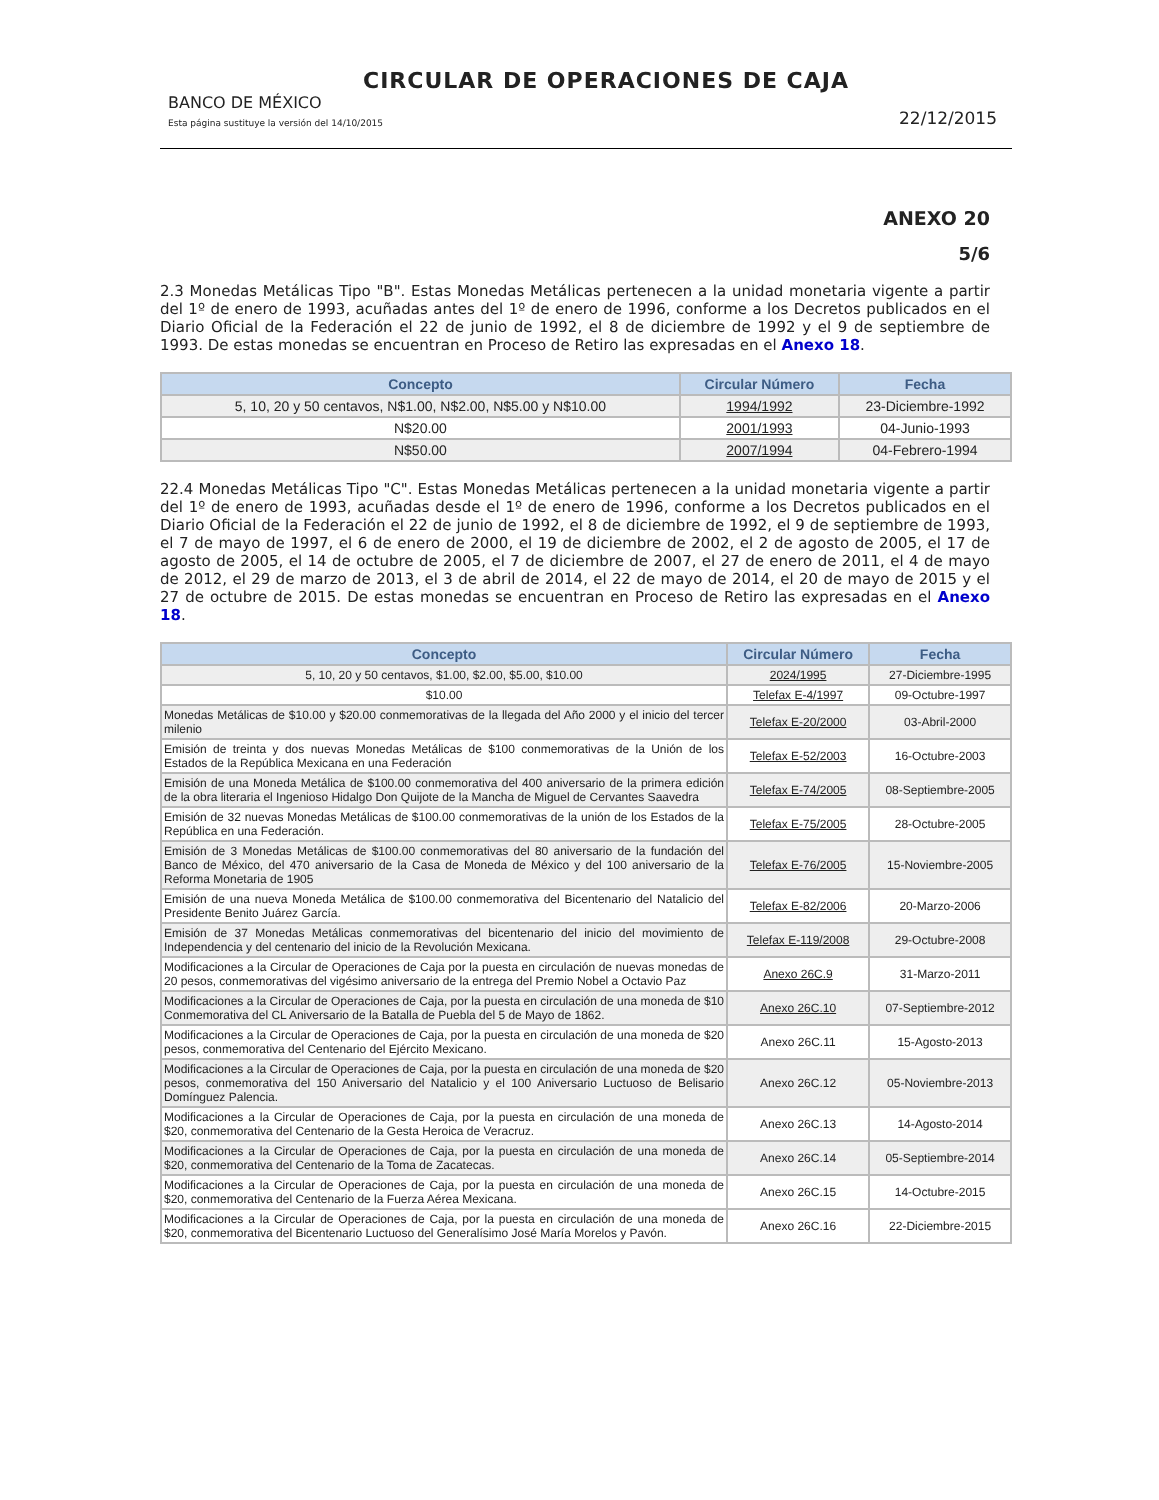CIRCULAR DE OPERACIONES DE CAJA
BANCO DE MÉXICO
Esta página sustituye la versión del 14/10/2015
22/12/2015
ANEXO 20
5/6
2.3 Monedas Metálicas Tipo "B". Estas Monedas Metálicas pertenecen a la unidad monetaria vigente a partir del 1º de enero de 1993, acuñadas antes del 1º de enero de 1996, conforme a los Decretos publicados en el Diario Oficial de la Federación el 22 de junio de 1992, el 8 de diciembre de 1992 y el 9 de septiembre de 1993. De estas monedas se encuentran en Proceso de Retiro las expresadas en el Anexo 18.
| Concepto | Circular Número | Fecha |
| --- | --- | --- |
| 5, 10, 20 y 50 centavos, N$1.00, N$2.00, N$5.00 y N$10.00 | 1994/1992 | 23-Diciembre-1992 |
| N$20.00 | 2001/1993 | 04-Junio-1993 |
| N$50.00 | 2007/1994 | 04-Febrero-1994 |
22.4 Monedas Metálicas Tipo "C". Estas Monedas Metálicas pertenecen a la unidad monetaria vigente a partir del 1º de enero de 1993, acuñadas desde el 1º de enero de 1996, conforme a los Decretos publicados en el Diario Oficial de la Federación el 22 de junio de 1992, el 8 de diciembre de 1992, el 9 de septiembre de 1993, el 7 de mayo de 1997, el 6 de enero de 2000, el 19 de diciembre de 2002, el 2 de agosto de 2005, el 17 de agosto de 2005, el 14 de octubre de 2005, el 7 de diciembre de 2007, el 27 de enero de 2011, el 4 de mayo de 2012, el 29 de marzo de 2013, el 3 de abril de 2014, el 22 de mayo de 2014, el 20 de mayo de 2015 y el 27 de octubre de 2015. De estas monedas se encuentran en Proceso de Retiro las expresadas en el Anexo 18.
| Concepto | Circular Número | Fecha |
| --- | --- | --- |
| 5, 10, 20 y 50 centavos, $1.00, $2.00, $5.00, $10.00 | 2024/1995 | 27-Diciembre-1995 |
| $10.00 | Telefax E-4/1997 | 09-Octubre-1997 |
| Monedas Metálicas de $10.00 y $20.00 conmemorativas de la llegada del Año 2000 y el inicio del tercer milenio | Telefax E-20/2000 | 03-Abril-2000 |
| Emisión de treinta y dos nuevas Monedas Metálicas de $100 conmemorativas de la Unión de los Estados de la República Mexicana en una Federación | Telefax E-52/2003 | 16-Octubre-2003 |
| Emisión de una Moneda Metálica de $100.00 conmemorativa del 400 aniversario de la primera edición de la obra literaria el Ingenioso Hidalgo Don Quijote de la Mancha de Miguel de Cervantes Saavedra | Telefax E-74/2005 | 08-Septiembre-2005 |
| Emisión de 32 nuevas Monedas Metálicas de $100.00 conmemorativas de la unión de los Estados de la República en una Federación. | Telefax E-75/2005 | 28-Octubre-2005 |
| Emisión de 3 Monedas Metálicas de $100.00 conmemorativas del 80 aniversario de la fundación del Banco de México, del 470 aniversario de la Casa de Moneda de México y del 100 aniversario de la Reforma Monetaria de 1905 | Telefax E-76/2005 | 15-Noviembre-2005 |
| Emisión de una nueva Moneda Metálica de $100.00 conmemorativa del Bicentenario del Natalicio del Presidente Benito Juárez García. | Telefax E-82/2006 | 20-Marzo-2006 |
| Emisión de 37 Monedas Metálicas conmemorativas del bicentenario del inicio del movimiento de Independencia y del centenario del inicio de la Revolución Mexicana. | Telefax E-119/2008 | 29-Octubre-2008 |
| Modificaciones a la Circular de Operaciones de Caja por la puesta en circulación de nuevas monedas de 20 pesos, conmemorativas del vigésimo aniversario de la entrega del Premio Nobel a Octavio Paz | Anexo 26C.9 | 31-Marzo-2011 |
| Modificaciones a la Circular de Operaciones de Caja, por la puesta en circulación de una moneda de $10 Conmemorativa del CL Aniversario de la Batalla de Puebla del 5 de Mayo de 1862. | Anexo 26C.10 | 07-Septiembre-2012 |
| Modificaciones a la Circular de Operaciones de Caja, por la puesta en circulación de una moneda de $20 pesos, conmemorativa del Centenario del Ejército Mexicano. | Anexo 26C.11 | 15-Agosto-2013 |
| Modificaciones a la Circular de Operaciones de Caja, por la puesta en circulación de una moneda de $20 pesos, conmemorativa del 150 Aniversario del Natalicio y el 100 Aniversario Luctuoso de Belisario Domínguez Palencia. | Anexo 26C.12 | 05-Noviembre-2013 |
| Modificaciones a la Circular de Operaciones de Caja, por la puesta en circulación de una moneda de $20, conmemorativa del Centenario de la Gesta Heroica de Veracruz. | Anexo 26C.13 | 14-Agosto-2014 |
| Modificaciones a la Circular de Operaciones de Caja, por la puesta en circulación de una moneda de $20, conmemorativa del Centenario de la Toma de Zacatecas. | Anexo 26C.14 | 05-Septiembre-2014 |
| Modificaciones a la Circular de Operaciones de Caja, por la puesta en circulación de una moneda de $20, conmemorativa del Centenario de la Fuerza Aérea Mexicana. | Anexo 26C.15 | 14-Octubre-2015 |
| Modificaciones a la Circular de Operaciones de Caja, por la puesta en circulación de una moneda de $20, conmemorativa del Bicentenario Luctuoso del Generalísimo José María Morelos y Pavón. | Anexo 26C.16 | 22-Diciembre-2015 |